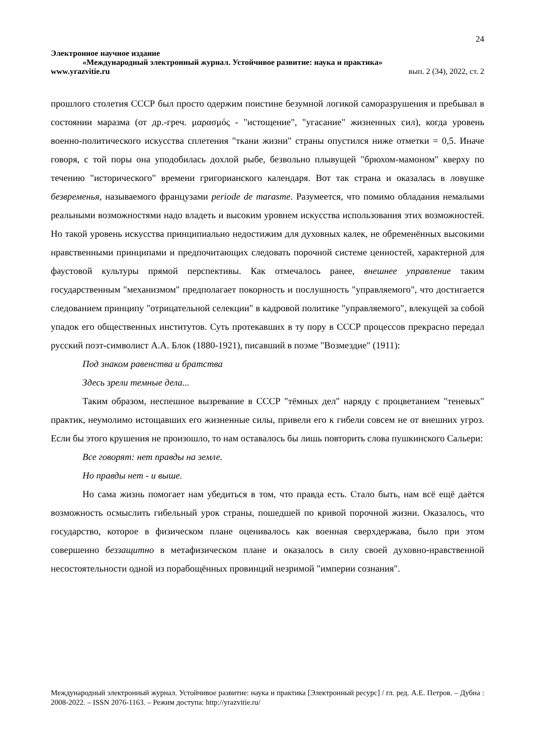24
Электронное научное издание
«Международный электронный журнал. Устойчивое развитие: наука и практика»
www.yrazvitie.ru вып. 2 (34), 2022, ст. 2
прошлого столетия СССР был просто одержим поистине безумной логикой саморазрушения и пребывал в состоянии маразма (от др.-греч. μαρασμός - "истощение", "угасание" жизненных сил), когда уровень военно-политического искусства сплетения "ткани жизни" страны опустился ниже отметки = 0,5. Иначе говоря, с той поры она уподобилась дохлой рыбе, безвольно плывущей "брюхом-мамоном" кверху по течению "исторического" времени григорианского календаря. Вот так страна и оказалась в ловушке безвременья, называемого французами periode de marasme. Разумеется, что помимо обладания немалыми реальными возможностями надо владеть и высоким уровнем искусства использования этих возможностей. Но такой уровень искусства принципиально недостижим для духовных калек, не обременённых высокими нравственными принципами и предпочитающих следовать порочной системе ценностей, характерной для фаустовой культуры прямой перспективы. Как отмечалось ранее, внешнее управление таким государственным "механизмом" предполагает покорность и послушность "управляемого", что достигается следованием принципу "отрицательной селекции" в кадровой политике "управляемого", влекущей за собой упадок его общественных институтов. Суть протекавших в ту пору в СССР процессов прекрасно передал русский поэт-символист А.А. Блок (1880-1921), писавший в поэме "Возмездие" (1911):
Под знаком равенства и братства
Здесь зрели темные дела...
Таким образом, неспешное вызревание в СССР "тёмных дел" наряду с процветанием "теневых" практик, неумолимо истощавших его жизненные силы, привели его к гибели совсем не от внешних угроз. Если бы этого крушения не произошло, то нам оставалось бы лишь повторить слова пушкинского Сальери:
Все говорят: нет правды на земле.
Но правды нет - и выше.
Но сама жизнь помогает нам убедиться в том, что правда есть. Стало быть, нам всё ещё даётся возможность осмыслить гибельный урок страны, пошедшей по кривой порочной жизни. Оказалось, что государство, которое в физическом плане оценивалось как военная сверхдержава, было при этом совершенно беззащитно в метафизическом плане и оказалось в силу своей духовно-нравственной несостоятельности одной из порабощённых провинций незримой "империи сознания".
Международный электронный журнал. Устойчивое развитие: наука и практика [Электронный ресурс] / гл. ред. А.Е. Петров. – Дубна : 2008-2022. – ISSN 2076-1163. – Режим доступа: http://yrazvitie.ru/